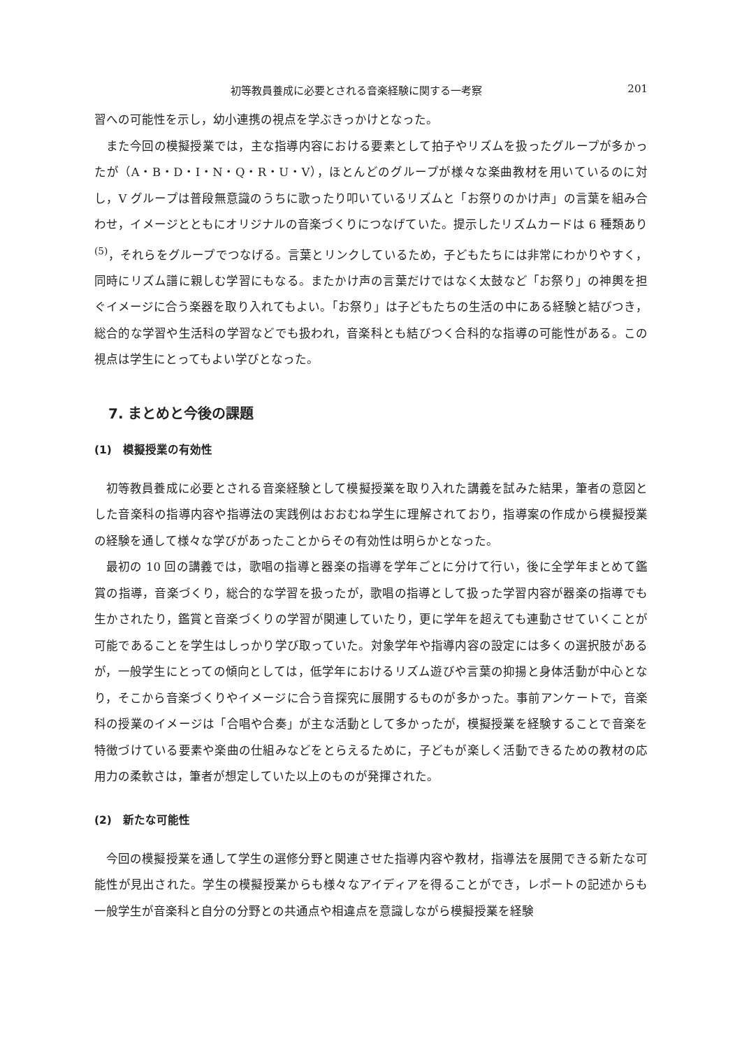初等教員養成に必要とされる音楽経験に関する一考察 201
習への可能性を示し，幼小連携の視点を学ぶきっかけとなった。
また今回の模擬授業では，主な指導内容における要素として拍子やリズムを扱ったグループが多かったが（A・B・D・I・N・Q・R・U・V），ほとんどのグループが様々な楽曲教材を用いているのに対し，V グループは普段無意識のうちに歌ったり叩いているリズムと「お祭りのかけ声」の言葉を組み合わせ，イメージとともにオリジナルの音楽づくりにつなげていた。提示したリズムカードは 6 種類あり<sup>(5)</sup>，それらをグループでつなげる。言葉とリンクしているため，子どもたちには非常にわかりやすく，同時にリズム譜に親しむ学習にもなる。またかけ声の言葉だけではなく太鼓など「お祭り」の神輿を担ぐイメージに合う楽器を取り入れてもよい。「お祭り」は子どもたちの生活の中にある経験と結びつき，総合的な学習や生活科の学習などでも扱われ，音楽科とも結びつく合科的な指導の可能性がある。この視点は学生にとってもよい学びとなった。
7. まとめと今後の課題
(1)　模擬授業の有効性
初等教員養成に必要とされる音楽経験として模擬授業を取り入れた講義を試みた結果，筆者の意図とした音楽科の指導内容や指導法の実践例はおおむね学生に理解されており，指導案の作成から模擬授業の経験を通して様々な学びがあったことからその有効性は明らかとなった。
最初の 10 回の講義では，歌唱の指導と器楽の指導を学年ごとに分けて行い，後に全学年まとめて鑑賞の指導，音楽づくり，総合的な学習を扱ったが，歌唱の指導として扱った学習内容が器楽の指導でも生かされたり，鑑賞と音楽づくりの学習が関連していたり，更に学年を超えても連動させていくことが可能であることを学生はしっかり学び取っていた。対象学年や指導内容の設定には多くの選択肢があるが，一般学生にとっての傾向としては，低学年におけるリズム遊びや言葉の抑揚と身体活動が中心となり，そこから音楽づくりやイメージに合う音探究に展開するものが多かった。事前アンケートで，音楽科の授業のイメージは「合唱や合奏」が主な活動として多かったが，模擬授業を経験することで音楽を特徴づけている要素や楽曲の仕組みなどをとらえるために，子どもが楽しく活動できるための教材の応用力の柔軟さは，筆者が想定していた以上のものが発揮された。
(2)　新たな可能性
今回の模擬授業を通して学生の選修分野と関連させた指導内容や教材，指導法を展開できる新たな可能性が見出された。学生の模擬授業からも様々なアイディアを得ることができ，レポートの記述からも一般学生が音楽科と自分の分野との共通点や相違点を意識しながら模擬授業を経験